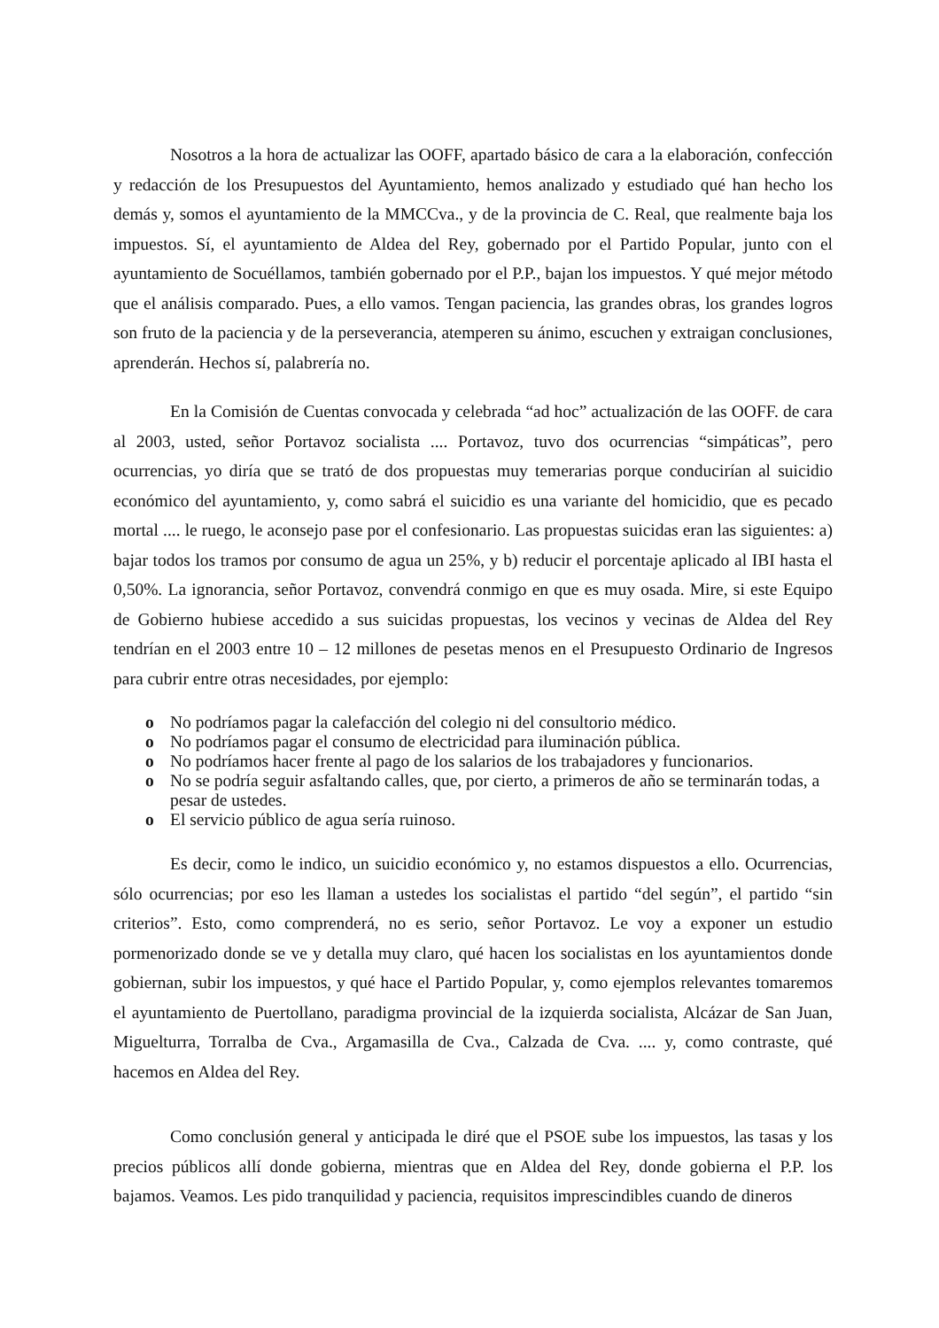Nosotros a la hora de actualizar las OOFF, apartado básico de cara a la elaboración, confección y redacción de los Presupuestos del Ayuntamiento, hemos analizado y estudiado qué han hecho los demás y, somos el ayuntamiento de la MMCCva., y de la provincia de C. Real, que realmente baja los impuestos. Sí, el ayuntamiento de Aldea del Rey, gobernado por el Partido Popular, junto con el ayuntamiento de Socuéllamos, también gobernado por el P.P., bajan los impuestos. Y qué mejor método que el análisis comparado. Pues, a ello vamos. Tengan paciencia, las grandes obras, los grandes logros son fruto de la paciencia y de la perseverancia, atemperen su ánimo, escuchen y extraigan conclusiones, aprenderán. Hechos sí, palabrería no.
En la Comisión de Cuentas convocada y celebrada “ad hoc” actualización de las OOFF. de cara al 2003, usted, señor Portavoz socialista .... Portavoz, tuvo dos ocurrencias “simpáticas”, pero ocurrencias, yo diría que se trató de dos propuestas muy temerarias porque conducirían al suicidio económico del ayuntamiento, y, como sabrá el suicidio es una variante del homicidio, que es pecado mortal .... le ruego, le aconsejo pase por el confesionario. Las propuestas suicidas eran las siguientes: a) bajar todos los tramos por consumo de agua un 25%, y b) reducir el porcentaje aplicado al IBI hasta el 0,50%. La ignorancia, señor Portavoz, convendrá conmigo en que es muy osada. Mire, si este Equipo de Gobierno hubiese accedido a sus suicidas propuestas, los vecinos y vecinas de Aldea del Rey tendrían en el 2003 entre 10 – 12 millones de pesetas menos en el Presupuesto Ordinario de Ingresos para cubrir entre otras necesidades, por ejemplo:
o No podríamos pagar la calefacción del colegio ni del consultorio médico.
o No podríamos pagar el consumo de electricidad para iluminación pública.
o No podríamos hacer frente al pago de los salarios de los trabajadores y funcionarios.
o No se podría seguir asfaltando calles, que, por cierto, a primeros de año se terminarán todas, a pesar de ustedes.
o El servicio público de agua sería ruinoso.
Es decir, como le indico, un suicidio económico y, no estamos dispuestos a ello. Ocurrencias, sólo ocurrencias; por eso les llaman a ustedes los socialistas el partido “del según”, el partido “sin criterios”. Esto, como comprenderá, no es serio, señor Portavoz. Le voy a exponer un estudio pormenorizado donde se ve y detalla muy claro, qué hacen los socialistas en los ayuntamientos donde gobiernan, subir los impuestos, y qué hace el Partido Popular, y, como ejemplos relevantes tomaremos el ayuntamiento de Puertollano, paradigma provincial de la izquierda socialista, Alcázar de San Juan, Miguelturra, Torralba de Cva., Argamasilla de Cva., Calzada de Cva. .... y, como contraste, qué hacemos en Aldea del Rey.
Como conclusión general y anticipada le diré que el PSOE sube los impuestos, las tasas y los precios públicos allí donde gobierna, mientras que en Aldea del Rey, donde gobierna el P.P. los bajamos. Veamos. Les pido tranquilidad y paciencia, requisitos imprescindibles cuando de dineros